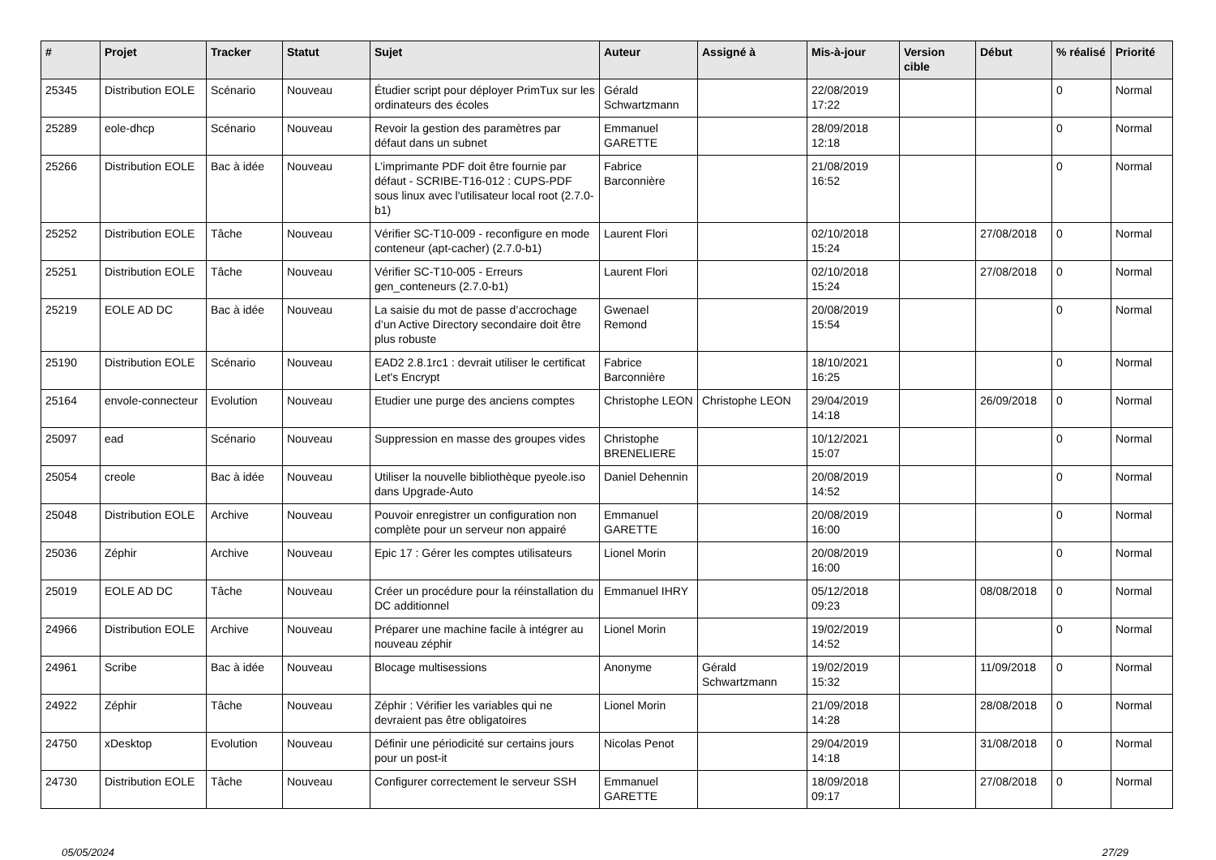| # | Projet | Tracker | Statut | Sujet | Auteur | Assigné à | Mis-à-jour | Version cible | Début | % réalisé | Priorité |
| --- | --- | --- | --- | --- | --- | --- | --- | --- | --- | --- | --- |
| 25345 | Distribution EOLE | Scénario | Nouveau | Étudier script pour déployer PrimTux sur les ordinateurs des écoles | Gérald Schwartzmann | | 22/08/2019 17:22 | | | 0 | Normal |
| 25289 | eole-dhcp | Scénario | Nouveau | Revoir la gestion des paramètres par défaut dans un subnet | Emmanuel GARETTE | | 28/09/2018 12:18 | | | 0 | Normal |
| 25266 | Distribution EOLE | Bac à idée | Nouveau | L’imprimante PDF doit être fournie par défaut - SCRIBE-T16-012 : CUPS-PDF sous linux avec l'utilisateur local root (2.7.0-b1) | Fabrice Barconnière | | 21/08/2019 16:52 | | | 0 | Normal |
| 25252 | Distribution EOLE | Tâche | Nouveau | Vérifier SC-T10-009 - reconfigure en mode conteneur (apt-cacher) (2.7.0-b1) | Laurent Flori | | 02/10/2018 15:24 | | 27/08/2018 | 0 | Normal |
| 25251 | Distribution EOLE | Tâche | Nouveau | Vérifier SC-T10-005 - Erreurs gen_conteneurs (2.7.0-b1) | Laurent Flori | | 02/10/2018 15:24 | | 27/08/2018 | 0 | Normal |
| 25219 | EOLE AD DC | Bac à idée | Nouveau | La saisie du mot de passe d’accrochage d’un Active Directory secondaire doit être plus robuste | Gwenael Remond | | 20/08/2019 15:54 | | | 0 | Normal |
| 25190 | Distribution EOLE | Scénario | Nouveau | EAD2 2.8.1rc1 : devrait utiliser le certificat Let's Encrypt | Fabrice Barconnière | | 18/10/2021 16:25 | | | 0 | Normal |
| 25164 | envole-connecteur | Evolution | Nouveau | Etudier une purge des anciens comptes | Christophe LEON | Christophe LEON | 29/04/2019 14:18 | | 26/09/2018 | 0 | Normal |
| 25097 | ead | Scénario | Nouveau | Suppression en masse des groupes vides | Christophe BRENELIERE | | 10/12/2021 15:07 | | | 0 | Normal |
| 25054 | creole | Bac à idée | Nouveau | Utiliser la nouvelle bibliothèque pyeole.iso dans Upgrade-Auto | Daniel Dehennin | | 20/08/2019 14:52 | | | 0 | Normal |
| 25048 | Distribution EOLE | Archive | Nouveau | Pouvoir enregistrer un configuration non complète pour un serveur non appairé | Emmanuel GARETTE | | 20/08/2019 16:00 | | | 0 | Normal |
| 25036 | Zéphir | Archive | Nouveau | Epic 17 : Gérer les comptes utilisateurs | Lionel Morin | | 20/08/2019 16:00 | | | 0 | Normal |
| 25019 | EOLE AD DC | Tâche | Nouveau | Créer un procédure pour la réinstallation du DC additionnel | Emmanuel IHRY | | 05/12/2018 09:23 | | 08/08/2018 | 0 | Normal |
| 24966 | Distribution EOLE | Archive | Nouveau | Préparer une machine facile à intégrer au nouveau zéphir | Lionel Morin | | 19/02/2019 14:52 | | | 0 | Normal |
| 24961 | Scribe | Bac à idée | Nouveau | Blocage multisessions | Anonyme | Gérald Schwartzmann | 19/02/2019 15:32 | | 11/09/2018 | 0 | Normal |
| 24922 | Zéphir | Tâche | Nouveau | Zéphir : Vérifier les variables qui ne devraient pas être obligatoires | Lionel Morin | | 21/09/2018 14:28 | | 28/08/2018 | 0 | Normal |
| 24750 | xDesktop | Evolution | Nouveau | Définir une périodicité sur certains jours pour un post-it | Nicolas Penot | | 29/04/2019 14:18 | | 31/08/2018 | 0 | Normal |
| 24730 | Distribution EOLE | Tâche | Nouveau | Configurer correctement le serveur SSH | Emmanuel GARETTE | | 18/09/2018 09:17 | | 27/08/2018 | 0 | Normal |
05/05/2024 27/29